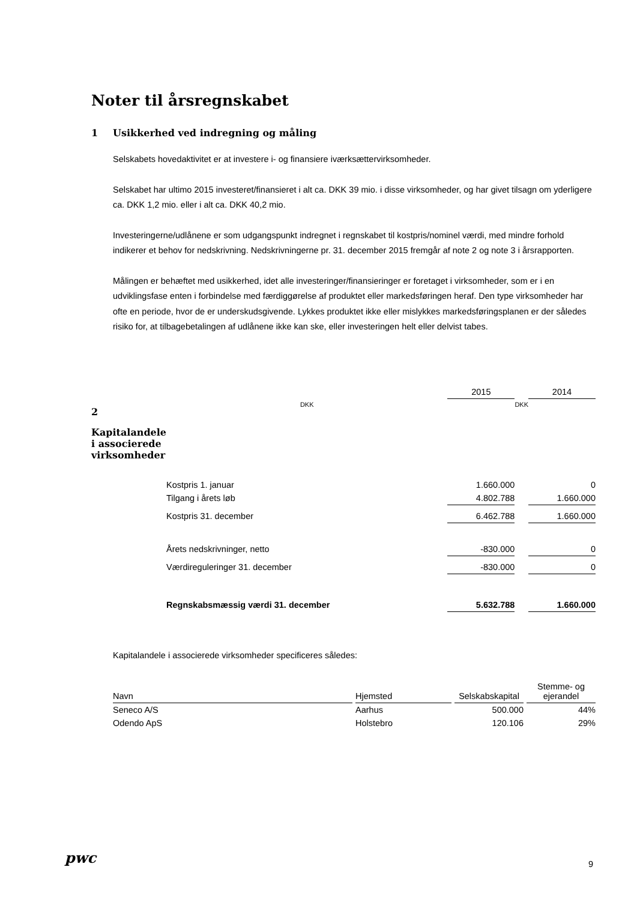Noter til årsregnskabet
1 Usikkerhed ved indregning og måling
Selskabets hovedaktivitet er at investere i- og finansiere iværksættervirksomheder.
Selskabet har ultimo 2015 investeret/finansieret i alt ca. DKK 39 mio. i disse virksomheder, og har givet tilsagn om yderligere ca. DKK 1,2 mio. eller i alt ca. DKK 40,2 mio.
Investeringerne/udlånene er som udgangspunkt indregnet i regnskabet til kostpris/nominel værdi, med mindre forhold indikerer et behov for nedskrivning. Nedskrivningerne pr. 31. december 2015 fremgår af note 2 og note 3 i årsrapporten.
Målingen er behæftet med usikkerhed, idet alle investeringer/finansieringer er foretaget i virksomheder, som er i en udviklingsfase enten i forbindelse med færdiggørelse af produktet eller markedsføringen heraf. Den type virksomheder har ofte en periode, hvor de er underskudsgivende. Lykkes produktet ikke eller mislykkes markedsføringsplanen er der således risiko for, at tilbagebetalingen af udlånene ikke kan ske, eller investeringen helt eller delvist tabes.
| | | 2015 | | 2014 |
| 2 | Kapitalandele i associerede virksomheder | DKK | | DKK |
| | Kostpris 1. januar | 1.660.000 | | 0 |
| | Tilgang i årets løb | 4.802.788 | | 1.660.000 |
| | Kostpris 31. december | 6.462.788 | | 1.660.000 |
| | Årets nedskrivninger, netto | -830.000 | | 0 |
| | Værdireguleringer 31. december | -830.000 | | 0 |
| | Regnskabsmæssig værdi 31. december | 5.632.788 | | 1.660.000 |
Kapitalandele i associerede virksomheder specificeres således:
| Navn | | Hjemsted | | Selskabskapital | | Stemme- og ejerandel |
| --- | --- | --- | --- | --- | --- | --- |
| Seneco A/S | | Aarhus | | 500.000 | | 44% |
| Odendo ApS | | Holstebro | | 120.106 | | 29% |
pwc 9